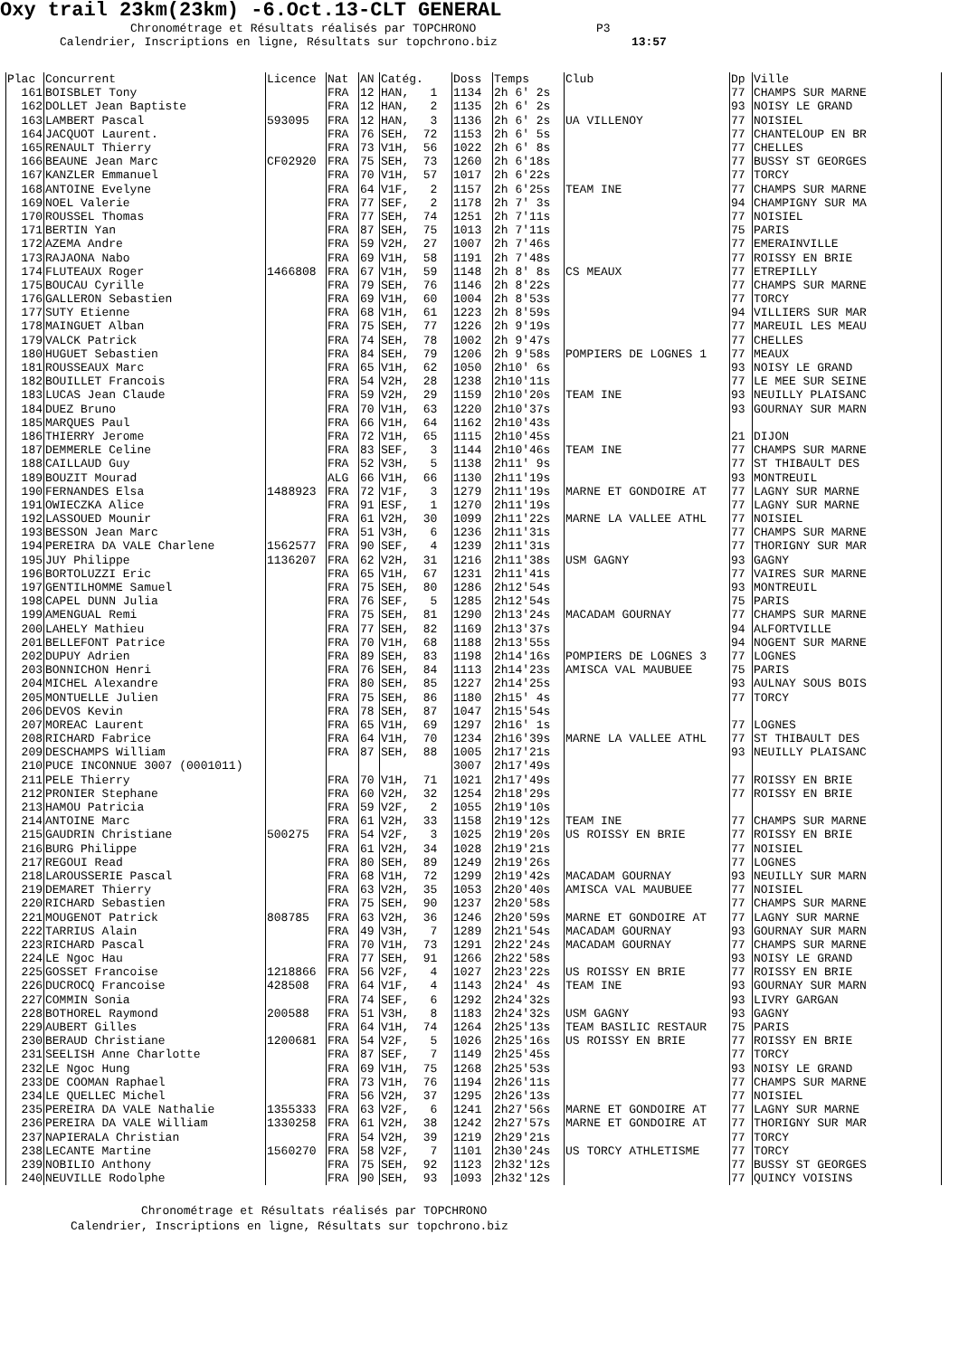Oxy trail 23km(23km) -6.Oct.13-CLT GENERAL
Chronométrage et Résultats réalisés par TOPCHRONO P3 Calendrier, Inscriptions en ligne, Résultats sur topchrono.biz 13:57
| Plac | Concurrent | Licence | Nat | AN | Catég. | Doss | Temps | Club | Dp | Ville |
| --- | --- | --- | --- | --- | --- | --- | --- | --- | --- | --- |
| 161 | BOISBLET Tony | | FRA | 12 | HAN, 1 | 1134 | 2h 6' 2s | | 77 | CHAMPS SUR MARNE |
| 162 | DOLLET Jean Baptiste | | FRA | 12 | HAN, 2 | 1135 | 2h 6' 2s | | 93 | NOISY LE GRAND |
| 163 | LAMBERT Pascal | 593095 | FRA | 12 | HAN, 3 | 1136 | 2h 6' 2s | UA VILLENOY | 77 | NOISIEL |
| 164 | JACQUOT Laurent. | | FRA | 76 | SEH, 72 | 1153 | 2h 6' 5s | | 77 | CHANTELOUP EN BR |
| 165 | RENAULT Thierry | | FRA | 73 | V1H, 56 | 1022 | 2h 6' 8s | | 77 | CHELLES |
| 166 | BEAUNE Jean Marc | CF02920 | FRA | 75 | SEH, 73 | 1260 | 2h 6'18s | | 77 | BUSSY ST GEORGES |
| 167 | KANZLER Emmanuel | | FRA | 70 | V1H, 57 | 1017 | 2h 6'22s | | 77 | TORCY |
| 168 | ANTOINE Evelyne | | FRA | 64 | V1F, 2 | 1157 | 2h 6'25s | TEAM INE | 77 | CHAMPS SUR MARNE |
| 169 | NOEL Valerie | | FRA | 77 | SEF, 2 | 1178 | 2h 7' 3s | | 94 | CHAMPIGNY SUR MA |
| 170 | ROUSSEL Thomas | | FRA | 77 | SEH, 74 | 1251 | 2h 7'11s | | 77 | NOISIEL |
| 171 | BERTIN Yan | | FRA | 87 | SEH, 75 | 1013 | 2h 7'11s | | 75 | PARIS |
| 172 | AZEMA Andre | | FRA | 59 | V2H, 27 | 1007 | 2h 7'46s | | 77 | EMERAINVILLE |
| 173 | RAJAONA Nabo | | FRA | 69 | V1H, 58 | 1191 | 2h 7'48s | | 77 | ROISSY EN BRIE |
| 174 | FLUTEAUX Roger | 1466808 | FRA | 67 | V1H, 59 | 1148 | 2h 8' 8s | CS MEAUX | 77 | ETREPILLY |
| 175 | BOUCAU Cyrille | | FRA | 79 | SEH, 76 | 1146 | 2h 8'22s | | 77 | CHAMPS SUR MARNE |
| 176 | GALLERON Sebastien | | FRA | 69 | V1H, 60 | 1004 | 2h 8'53s | | 77 | TORCY |
| 177 | SUTY Etienne | | FRA | 68 | V1H, 61 | 1223 | 2h 8'59s | | 94 | VILLIERS SUR MAR |
| 178 | MAINGUET Alban | | FRA | 75 | SEH, 77 | 1226 | 2h 9'19s | | 77 | MAREUIL LES MEAU |
| 179 | VALCK Patrick | | FRA | 74 | SEH, 78 | 1002 | 2h 9'47s | | 77 | CHELLES |
| 180 | HUGUET Sebastien | | FRA | 84 | SEH, 79 | 1206 | 2h 9'58s | POMPIERS DE LOGNES 1 | 77 | MEAUX |
| 181 | ROUSSEAUX Marc | | FRA | 65 | V1H, 62 | 1050 | 2h10' 6s | | 93 | NOISY LE GRAND |
| 182 | BOUILLET Francois | | FRA | 54 | V2H, 28 | 1238 | 2h10'11s | | 77 | LE MEE SUR SEINE |
| 183 | LUCAS Jean Claude | | FRA | 59 | V2H, 29 | 1159 | 2h10'20s | TEAM INE | 93 | NEUILLY PLAISANC |
| 184 | DUEZ Bruno | | FRA | 70 | V1H, 63 | 1220 | 2h10'37s | | 93 | GOURNAY SUR MARN |
| 185 | MARQUES Paul | | FRA | 66 | V1H, 64 | 1162 | 2h10'43s | | | |
| 186 | THIERRY Jerome | | FRA | 72 | V1H, 65 | 1115 | 2h10'45s | | 21 | DIJON |
| 187 | DEMMERLE Celine | | FRA | 83 | SEF, 3 | 1144 | 2h10'46s | TEAM INE | 77 | CHAMPS SUR MARNE |
| 188 | CAILLAUD Guy | | FRA | 52 | V3H, 5 | 1138 | 2h11' 9s | | 77 | ST THIBAULT DES |
| 189 | BOUZIT Mourad | | ALG | 66 | V1H, 66 | 1130 | 2h11'19s | | 93 | MONTREUIL |
| 190 | FERNANDES Elsa | 1488923 | FRA | 72 | V1F, 3 | 1279 | 2h11'19s | MARNE ET GONDOIRE AT | 77 | LAGNY SUR MARNE |
| 191 | OWIECZKA Alice | | FRA | 91 | ESF, 1 | 1270 | 2h11'19s | | 77 | LAGNY SUR MARNE |
| 192 | LASSOUED Mounir | | FRA | 61 | V2H, 30 | 1099 | 2h11'22s | MARNE LA VALLEE ATHL | 77 | NOISIEL |
| 193 | BESSON Jean Marc | | FRA | 51 | V3H, 6 | 1236 | 2h11'31s | | 77 | CHAMPS SUR MARNE |
| 194 | PEREIRA DA VALE Charlene | 1562577 | FRA | 90 | SEF, 4 | 1239 | 2h11'31s | | 77 | THORIGNY SUR MAR |
| 195 | JUY Philippe | 1136207 | FRA | 62 | V2H, 31 | 1216 | 2h11'38s | USM GAGNY | 93 | GAGNY |
| 196 | BORTOLUZZI Eric | | FRA | 65 | V1H, 67 | 1231 | 2h11'41s | | 77 | VAIRES SUR MARNE |
| 197 | GENTILHOMME Samuel | | FRA | 75 | SEH, 80 | 1286 | 2h12'54s | | 93 | MONTREUIL |
| 198 | CAPEL DUNN Julia | | FRA | 76 | SEF, 5 | 1285 | 2h12'54s | | 75 | PARIS |
| 199 | AMENGUAL Remi | | FRA | 75 | SEH, 81 | 1290 | 2h13'24s | MACADAM GOURNAY | 77 | CHAMPS SUR MARNE |
| 200 | LAHELY Mathieu | | FRA | 77 | SEH, 82 | 1169 | 2h13'37s | | 94 | ALFORTVILLE |
| 201 | BELLEFONT Patrice | | FRA | 70 | V1H, 68 | 1188 | 2h13'55s | | 94 | NOGENT SUR MARNE |
| 202 | DUPUY Adrien | | FRA | 89 | SEH, 83 | 1198 | 2h14'16s | POMPIERS DE LOGNES 3 | 77 | LOGNES |
| 203 | BONNICHON Henri | | FRA | 76 | SEH, 84 | 1113 | 2h14'23s | AMISCA VAL MAUBUEE | 75 | PARIS |
| 204 | MICHEL Alexandre | | FRA | 80 | SEH, 85 | 1227 | 2h14'25s | | 93 | AULNAY SOUS BOIS |
| 205 | MONTUELLE Julien | | FRA | 75 | SEH, 86 | 1180 | 2h15' 4s | | 77 | TORCY |
| 206 | DEVOS Kevin | | FRA | 78 | SEH, 87 | 1047 | 2h15'54s | | | |
| 207 | MOREAC Laurent | | FRA | 65 | V1H, 69 | 1297 | 2h16' 1s | | 77 | LOGNES |
| 208 | RICHARD Fabrice | | FRA | 64 | V1H, 70 | 1234 | 2h16'39s | MARNE LA VALLEE ATHL | 77 | ST THIBAULT DES |
| 209 | DESCHAMPS William | | FRA | 87 | SEH, 88 | 1005 | 2h17'21s | | 93 | NEUILLY PLAISANC |
| 210 | PUCE INCONNUE 3007 (0001011) | | | | | 3007 | 2h17'49s | | | |
| 211 | PELE Thierry | | FRA | 70 | V1H, 71 | 1021 | 2h17'49s | | 77 | ROISSY EN BRIE |
| 212 | PRONIER Stephane | | FRA | 60 | V2H, 32 | 1254 | 2h18'29s | | 77 | ROISSY EN BRIE |
| 213 | HAMOU Patricia | | FRA | 59 | V2F, 2 | 1055 | 2h19'10s | | | |
| 214 | ANTOINE Marc | | FRA | 61 | V2H, 33 | 1158 | 2h19'12s | TEAM INE | 77 | CHAMPS SUR MARNE |
| 215 | GAUDRIN Christiane | 500275 | FRA | 54 | V2F, 3 | 1025 | 2h19'20s | US ROISSY EN BRIE | 77 | ROISSY EN BRIE |
| 216 | BURG Philippe | | FRA | 61 | V2H, 34 | 1028 | 2h19'21s | | 77 | NOISIEL |
| 217 | REGOUI Read | | FRA | 80 | SEH, 89 | 1249 | 2h19'26s | | 77 | LOGNES |
| 218 | LAROUSSERIE Pascal | | FRA | 68 | V1H, 72 | 1299 | 2h19'42s | MACADAM GOURNAY | 93 | NEUILLY SUR MARN |
| 219 | DEMARET Thierry | | FRA | 63 | V2H, 35 | 1053 | 2h20'40s | AMISCA VAL MAUBUEE | 77 | NOISIEL |
| 220 | RICHARD Sebastien | | FRA | 75 | SEH, 90 | 1237 | 2h20'58s | | 77 | CHAMPS SUR MARNE |
| 221 | MOUGENOT Patrick | 808785 | FRA | 63 | V2H, 36 | 1246 | 2h20'59s | MARNE ET GONDOIRE AT | 77 | LAGNY SUR MARNE |
| 222 | TARRIUS Alain | | FRA | 49 | V3H, 7 | 1289 | 2h21'54s | MACADAM GOURNAY | 93 | GOURNAY SUR MARN |
| 223 | RICHARD Pascal | | FRA | 70 | V1H, 73 | 1291 | 2h22'24s | MACADAM GOURNAY | 77 | CHAMPS SUR MARNE |
| 224 | LE Ngoc Hau | | FRA | 77 | SEH, 91 | 1266 | 2h22'58s | | 93 | NOISY LE GRAND |
| 225 | GOSSET Francoise | 1218866 | FRA | 56 | V2F, 4 | 1027 | 2h23'22s | US ROISSY EN BRIE | 77 | ROISSY EN BRIE |
| 226 | DUCROCQ Francoise | 428508 | FRA | 64 | V1F, 4 | 1143 | 2h24' 4s | TEAM INE | 93 | GOURNAY SUR MARN |
| 227 | COMMIN Sonia | | FRA | 74 | SEF, 6 | 1292 | 2h24'32s | | 93 | LIVRY GARGAN |
| 228 | BOTHOREL Raymond | 200588 | FRA | 51 | V3H, 8 | 1183 | 2h24'32s | USM GAGNY | 93 | GAGNY |
| 229 | AUBERT Gilles | | FRA | 64 | V1H, 74 | 1264 | 2h25'13s | TEAM BASILIC RESTAUR | 75 | PARIS |
| 230 | BERAUD Christiane | 1200681 | FRA | 54 | V2F, 5 | 1026 | 2h25'16s | US ROISSY EN BRIE | 77 | ROISSY EN BRIE |
| 231 | SEELISH Anne Charlotte | | FRA | 87 | SEF, 7 | 1149 | 2h25'45s | | 77 | TORCY |
| 232 | LE Ngoc Hung | | FRA | 69 | V1H, 75 | 1268 | 2h25'53s | | 93 | NOISY LE GRAND |
| 233 | DE COOMAN Raphael | | FRA | 73 | V1H, 76 | 1194 | 2h26'11s | | 77 | CHAMPS SUR MARNE |
| 234 | LE QUELLEC Michel | | FRA | 56 | V2H, 37 | 1295 | 2h26'13s | | 77 | NOISIEL |
| 235 | PEREIRA DA VALE Nathalie | 1355333 | FRA | 63 | V2F, 6 | 1241 | 2h27'56s | MARNE ET GONDOIRE AT | 77 | LAGNY SUR MARNE |
| 236 | PEREIRA DA VALE William | 1330258 | FRA | 61 | V2H, 38 | 1242 | 2h27'57s | MARNE ET GONDOIRE AT | 77 | THORIGNY SUR MAR |
| 237 | NAPIERALA Christian | | FRA | 54 | V2H, 39 | 1219 | 2h29'21s | | 77 | TORCY |
| 238 | LECANTE Martine | 1560270 | FRA | 58 | V2F, 7 | 1101 | 2h30'24s | US TORCY ATHLETISME | 77 | TORCY |
| 239 | NOBILIO Anthony | | FRA | 75 | SEH, 92 | 1123 | 2h32'12s | | 77 | BUSSY ST GEORGES |
| 240 | NEUVILLE Rodolphe | | FRA | 90 | SEH, 93 | 1093 | 2h32'12s | | 77 | QUINCY VOISINS |
Chronométrage et Résultats réalisés par TOPCHRONO Calendrier, Inscriptions en ligne, Résultats sur topchrono.biz